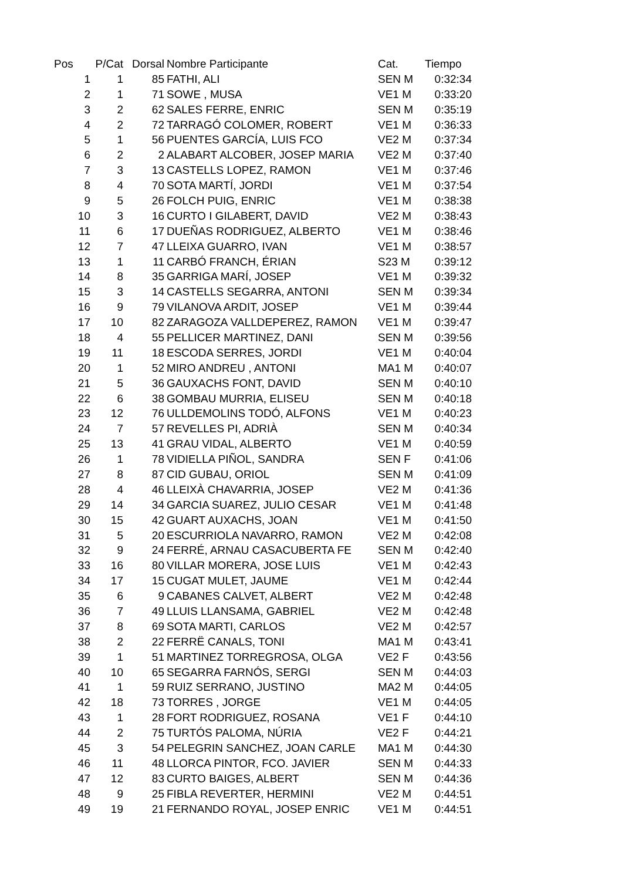| Pos | P/Cat | Dorsal | Nombre Participante | Cat. | Tiempo |
| --- | --- | --- | --- | --- | --- |
| 1 | 1 | 85 | FATHI, ALI | SEN M | 0:32:34 |
| 2 | 1 | 71 | SOWE , MUSA | VE1 M | 0:33:20 |
| 3 | 2 | 62 | SALES FERRE, ENRIC | SEN M | 0:35:19 |
| 4 | 2 | 72 | TARRAGÓ COLOMER, ROBERT | VE1 M | 0:36:33 |
| 5 | 1 | 56 | PUENTES GARCÍA, LUIS FCO | VE2 M | 0:37:34 |
| 6 | 2 | 2 | ALABART ALCOBER, JOSEP MARIA | VE2 M | 0:37:40 |
| 7 | 3 | 13 | CASTELLS LOPEZ, RAMON | VE1 M | 0:37:46 |
| 8 | 4 | 70 | SOTA MARTÍ, JORDI | VE1 M | 0:37:54 |
| 9 | 5 | 26 | FOLCH PUIG, ENRIC | VE1 M | 0:38:38 |
| 10 | 3 | 16 | CURTO I GILABERT, DAVID | VE2 M | 0:38:43 |
| 11 | 6 | 17 | DUEÑAS RODRIGUEZ, ALBERTO | VE1 M | 0:38:46 |
| 12 | 7 | 47 | LLEIXA GUARRO, IVAN | VE1 M | 0:38:57 |
| 13 | 1 | 11 | CARBÓ FRANCH, ÉRIAN | S23 M | 0:39:12 |
| 14 | 8 | 35 | GARRIGA MARÍ, JOSEP | VE1 M | 0:39:32 |
| 15 | 3 | 14 | CASTELLS SEGARRA, ANTONI | SEN M | 0:39:34 |
| 16 | 9 | 79 | VILANOVA ARDIT, JOSEP | VE1 M | 0:39:44 |
| 17 | 10 | 82 | ZARAGOZA VALLDEPEREZ, RAMON | VE1 M | 0:39:47 |
| 18 | 4 | 55 | PELLICER MARTINEZ, DANI | SEN M | 0:39:56 |
| 19 | 11 | 18 | ESCODA SERRES, JORDI | VE1 M | 0:40:04 |
| 20 | 1 | 52 | MIRO ANDREU , ANTONI | MA1 M | 0:40:07 |
| 21 | 5 | 36 | GAUXACHS FONT, DAVID | SEN M | 0:40:10 |
| 22 | 6 | 38 | GOMBAU MURRIA, ELISEU | SEN M | 0:40:18 |
| 23 | 12 | 76 | ULLDEMOLINS TODÓ, ALFONS | VE1 M | 0:40:23 |
| 24 | 7 | 57 | REVELLES PI, ADRIÀ | SEN M | 0:40:34 |
| 25 | 13 | 41 | GRAU VIDAL, ALBERTO | VE1 M | 0:40:59 |
| 26 | 1 | 78 | VIDIELLA PIÑOL, SANDRA | SEN F | 0:41:06 |
| 27 | 8 | 87 | CID GUBAU, ORIOL | SEN M | 0:41:09 |
| 28 | 4 | 46 | LLEIXÀ CHAVARRIA, JOSEP | VE2 M | 0:41:36 |
| 29 | 14 | 34 | GARCIA SUAREZ, JULIO CESAR | VE1 M | 0:41:48 |
| 30 | 15 | 42 | GUART AUXACHS, JOAN | VE1 M | 0:41:50 |
| 31 | 5 | 20 | ESCURRIOLA NAVARRO, RAMON | VE2 M | 0:42:08 |
| 32 | 9 | 24 | FERRÉ, ARNAU CASACUBERTA FE | SEN M | 0:42:40 |
| 33 | 16 | 80 | VILLAR MORERA, JOSE LUIS | VE1 M | 0:42:43 |
| 34 | 17 | 15 | CUGAT MULET, JAUME | VE1 M | 0:42:44 |
| 35 | 6 | 9 | CABANES CALVET, ALBERT | VE2 M | 0:42:48 |
| 36 | 7 | 49 | LLUIS LLANSAMA, GABRIEL | VE2 M | 0:42:48 |
| 37 | 8 | 69 | SOTA MARTI, CARLOS | VE2 M | 0:42:57 |
| 38 | 2 | 22 | FERRË CANALS, TONI | MA1 M | 0:43:41 |
| 39 | 1 | 51 | MARTINEZ TORREGROSA, OLGA | VE2 F | 0:43:56 |
| 40 | 10 | 65 | SEGARRA FARNÓS, SERGI | SEN M | 0:44:03 |
| 41 | 1 | 59 | RUIZ SERRANO, JUSTINO | MA2 M | 0:44:05 |
| 42 | 18 | 73 | TORRES , JORGE | VE1 M | 0:44:05 |
| 43 | 1 | 28 | FORT RODRIGUEZ, ROSANA | VE1 F | 0:44:10 |
| 44 | 2 | 75 | TURTÓS PALOMA, NÚRIA | VE2 F | 0:44:21 |
| 45 | 3 | 54 | PELEGRIN SANCHEZ, JOAN CARLE | MA1 M | 0:44:30 |
| 46 | 11 | 48 | LLORCA PINTOR, FCO. JAVIER | SEN M | 0:44:33 |
| 47 | 12 | 83 | CURTO BAIGES, ALBERT | SEN M | 0:44:36 |
| 48 | 9 | 25 | FIBLA REVERTER, HERMINI | VE2 M | 0:44:51 |
| 49 | 19 | 21 | FERNANDO ROYAL, JOSEP ENRIC | VE1 M | 0:44:51 |